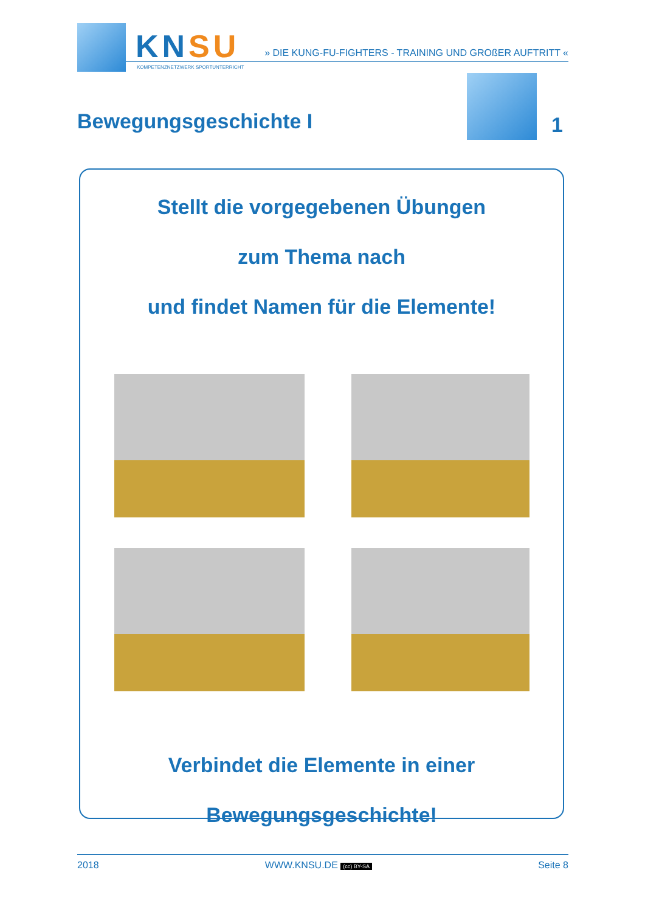KNSU
KOMPETENZNETZWERK SPORTUNTERRICHT
» DIE KUNG-FU-FIGHTERS - TRAINING UND GROßER AUFTRITT «
Bewegungsgeschichte I 1
Stellt die vorgegebenen Übungen
zum Thema nach
und findet Namen für die Elemente!
Verbindet die Elemente in einer
Bewegungsgeschichte!
2018 WWW.KNSU.DE (cc) BY-SA Seite 8